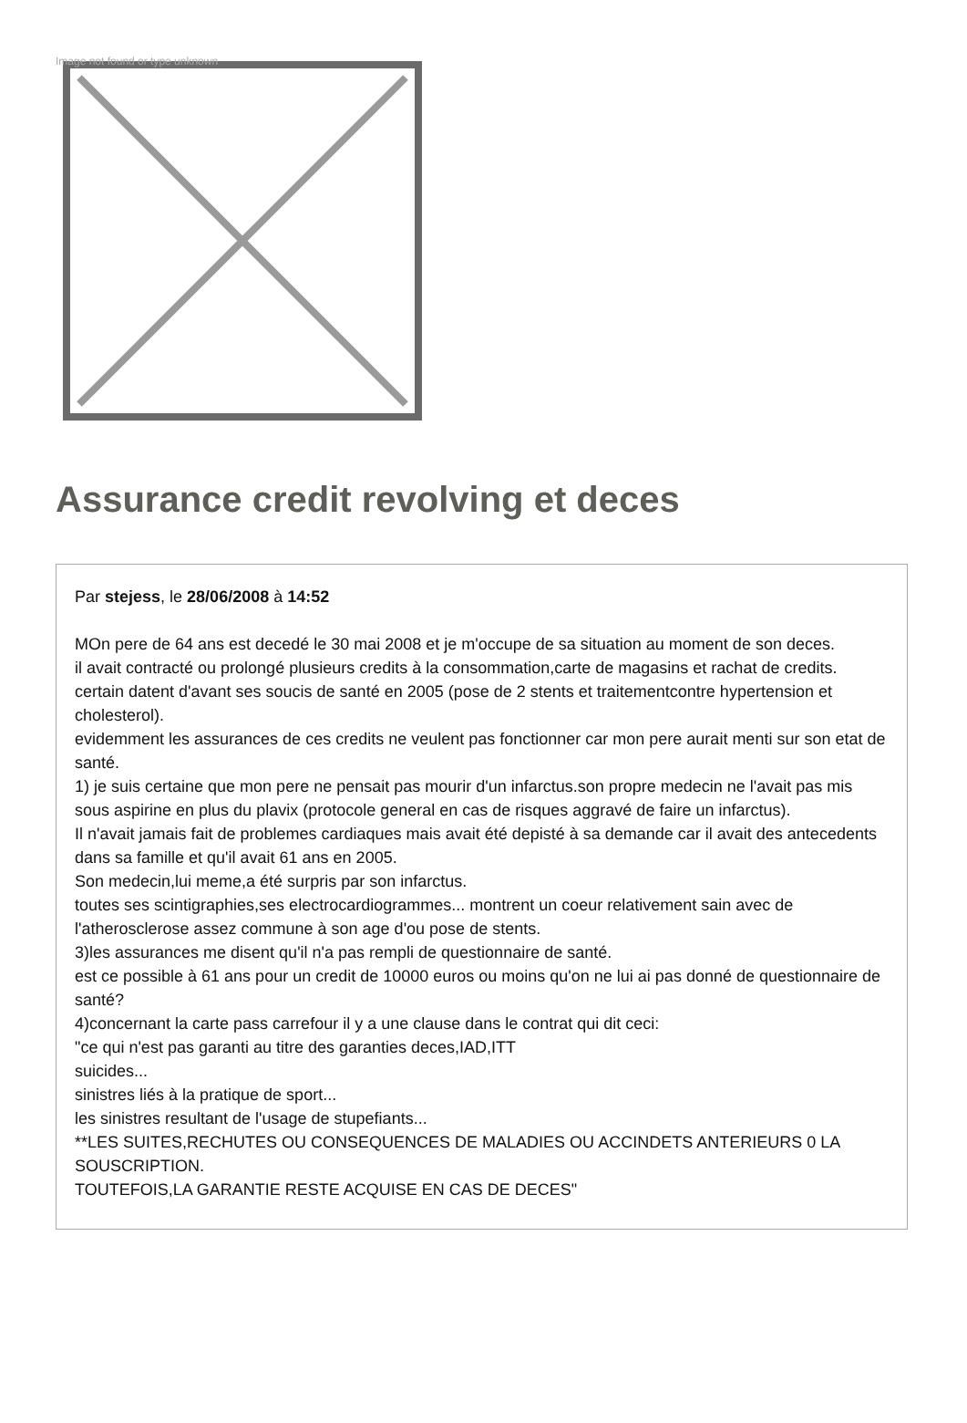Image not found or type unknown
Assurance credit revolving et deces
Par stejess, le 28/06/2008 à 14:52
MOn pere de 64 ans est decedé le 30 mai 2008 et je m'occupe de sa situation au moment de son deces.
il avait contracté ou prolongé plusieurs credits à la consommation,carte de magasins et rachat de credits.
certain datent d'avant ses soucis de santé en 2005 (pose de 2 stents et traitementcontre hypertension et cholesterol).
evidemment les assurances de ces credits ne veulent pas fonctionner car mon pere aurait menti sur son etat de santé.
1) je suis certaine que mon pere ne pensait pas mourir d'un infarctus.son propre medecin ne l'avait pas mis sous aspirine en plus du plavix (protocole general en cas de risques aggravé de faire un infarctus).
Il n'avait jamais fait de problemes cardiaques mais avait été depisté à sa demande car il avait des antecedents dans sa famille et qu'il avait 61 ans en 2005.
Son medecin,lui meme,a été surpris par son infarctus.
toutes ses scintigraphies,ses electrocardiogrammes... montrent un coeur relativement sain avec de l'atherosclerose assez commune à son age d'ou pose de stents.
3)les assurances me disent qu'il n'a pas rempli de questionnaire de santé.
est ce possible à 61 ans pour un credit de 10000 euros ou moins qu'on ne lui ai pas donné de questionnaire de santé?
4)concernant la carte pass carrefour il y a une clause dans le contrat qui dit ceci:
"ce qui n'est pas garanti au titre des garanties deces,IAD,ITT
suicides...
sinistres liés à la pratique de sport...
les sinistres resultant de l'usage de stupefiants...
**LES SUITES,RECHUTES OU CONSEQUENCES DE MALADIES OU ACCINDETS ANTERIEURS 0 LA SOUSCRIPTION.
TOUTEFOIS,LA GARANTIE RESTE ACQUISE EN CAS DE DECES"